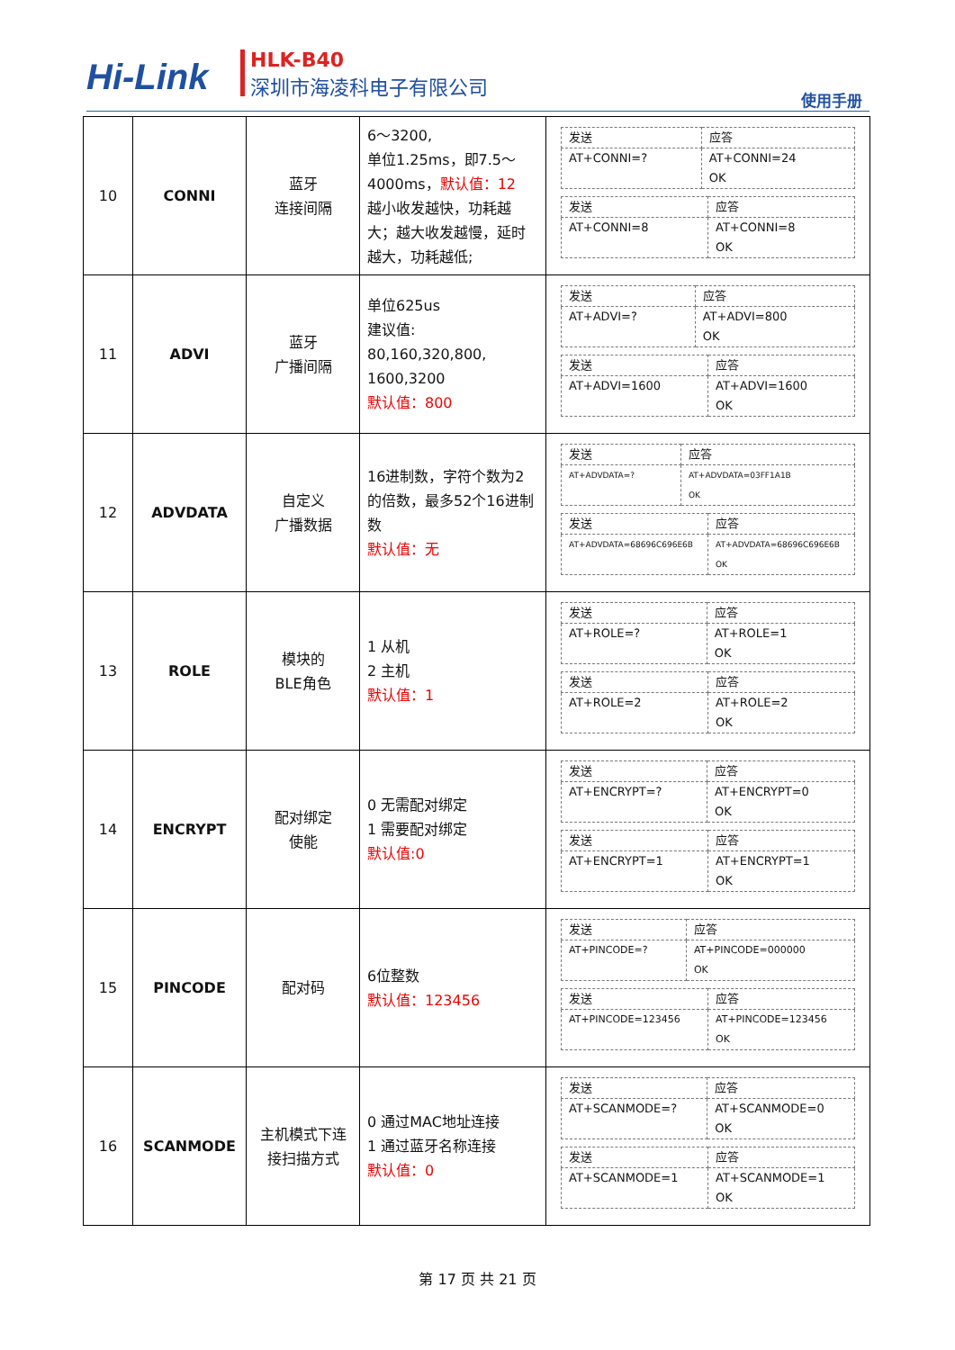Hi-Link
HLK-B40
深圳市海凌科电子有限公司
使用手册
| 10 | CONNI | 蓝牙 连接间隔 | 6～3200, 单位1.25ms，即7.5～4000ms， 默认值：12 越小收发越快，功耗越大；越大收发越慢，延时越大，功耗越低; | / 发送 / 应答 / / AT+CONNI=? / AT+CONNI=24 OK / / 发送 / 应答 / / AT+CONNI=8 / AT+CONNI=8 OK / |
| 11 | ADVI | 蓝牙 广播间隔 | 单位625us 建议值: 80,160,320,800, 1600,3200 默认值：800 | / 发送 / 应答 / / AT+ADVI=? / AT+ADVI=800 OK / / 发送 / 应答 / / AT+ADVI=1600 / AT+ADVI=1600 OK / |
| 12 | ADVDATA | 自定义 广播数据 | 16进制数，字符个数为2的倍数，最多52个16进制数 默认值：无 | / 发送 / 应答 / / AT+ADVDATA=? / AT+ADVDATA=03FF1A1B OK / / 发送 / 应答 / / AT+ADVDATA=68696C696E6B / AT+ADVDATA=68696C696E6B OK / |
| 13 | ROLE | 模块的 BLE角色 | 1 从机 2 主机 默认值：1 | / 发送 / 应答 / / AT+ROLE=? / AT+ROLE=1 OK / / 发送 / 应答 / / AT+ROLE=2 / AT+ROLE=2 OK / |
| 14 | ENCRYPT | 配对绑定 使能 | 0 无需配对绑定 1 需要配对绑定 默认值:0 | / 发送 / 应答 / / AT+ENCRYPT=? / AT+ENCRYPT=0 OK / / 发送 / 应答 / / AT+ENCRYPT=1 / AT+ENCRYPT=1 OK / |
| 15 | PINCODE | 配对码 | 6位整数 默认值：123456 | / 发送 / 应答 / / AT+PINCODE=? / AT+PINCODE=000000 OK / / 发送 / 应答 / / AT+PINCODE=123456 / AT+PINCODE=123456 OK / |
| 16 | SCANMODE | 主机模式下连 接扫描方式 | 0 通过MAC地址连接 1 通过蓝牙名称连接 默认值：0 | / 发送 / 应答 / / AT+SCANMODE=? / AT+SCANMODE=0 OK / / 发送 / 应答 / / AT+SCANMODE=1 / AT+SCANMODE=1 OK / |
第 17 页 共 21 页